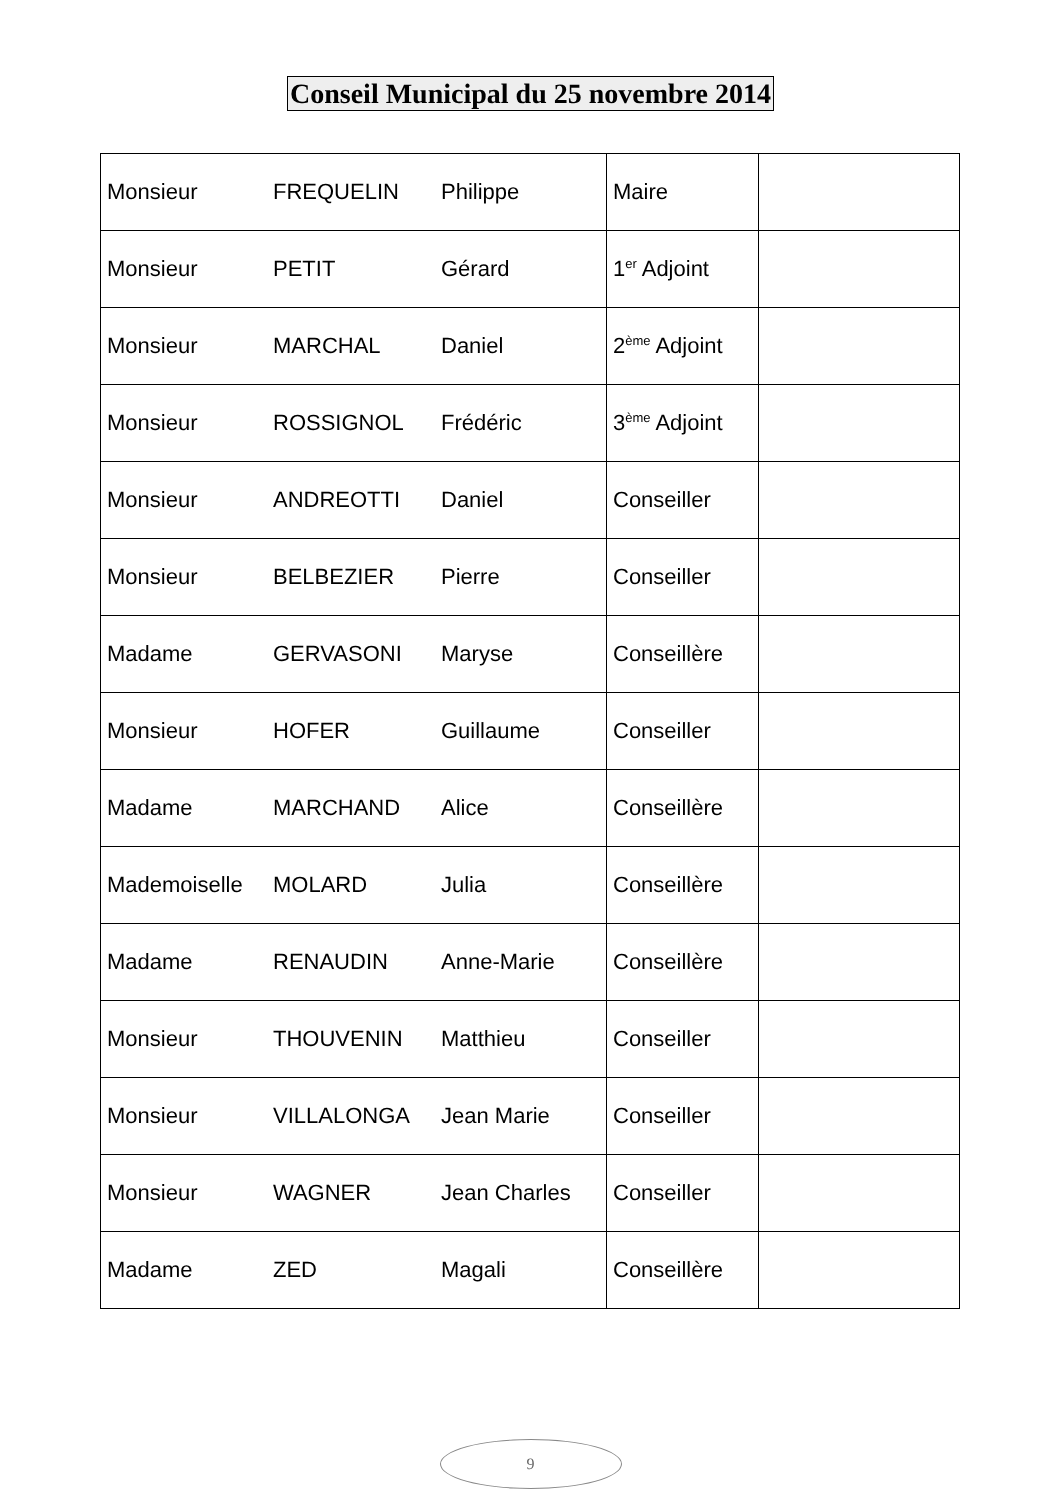Conseil Municipal du 25 novembre 2014
| Monsieur | FREQUELIN | Philippe | Maire | |
| Monsieur | PETIT | Gérard | 1<sup>er</sup> Adjoint | |
| Monsieur | MARCHAL | Daniel | 2<sup>ème</sup> Adjoint | |
| Monsieur | ROSSIGNOL | Frédéric | 3<sup>ème</sup> Adjoint | |
| Monsieur | ANDREOTTI | Daniel | Conseiller | |
| Monsieur | BELBEZIER | Pierre | Conseiller | |
| Madame | GERVASONI | Maryse | Conseillère | |
| Monsieur | HOFER | Guillaume | Conseiller | |
| Madame | MARCHAND | Alice | Conseillère | |
| Mademoiselle | MOLARD | Julia | Conseillère | |
| Madame | RENAUDIN | Anne-Marie | Conseillère | |
| Monsieur | THOUVENIN | Matthieu | Conseiller | |
| Monsieur | VILLALONGA | Jean Marie | Conseiller | |
| Monsieur | WAGNER | Jean Charles | Conseiller | |
| Madame | ZED | Magali | Conseillère | |
9